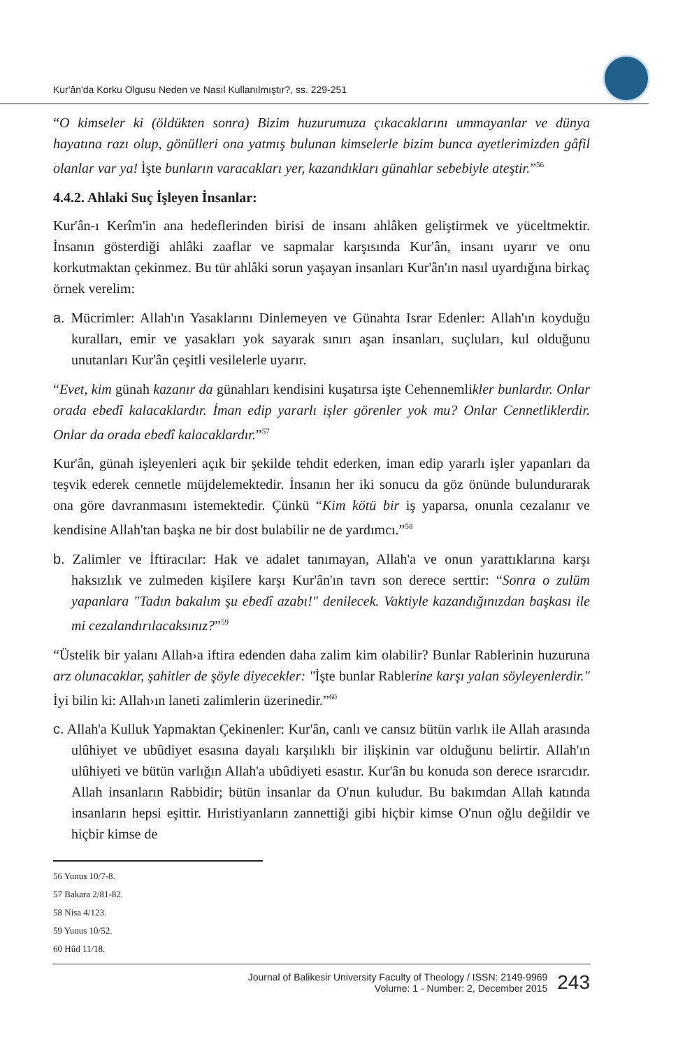Kur'ân'da Korku Olgusu Neden ve Nasıl Kullanılmıştır?, ss. 229-251
“O kimseler ki (öldükten sonra) Bizim huzurumuza çıkacaklarını ummayanlar ve dünya hayatına razı olup, gönülleri ona yatmış bulunan kimselerle bizim bunca ayetlerimizden gâfil olanlar var ya! İşte bunların varacakları yer, kazandıkları günahlar sebebiyle ateştir.”<sup>56</sup>
4.4.2. Ahlaki Suç İşleyen İnsanlar:
Kur'ân-ı Kerîm'in ana hedeflerinden birisi de insanı ahlâken geliştirmek ve yüceltmektir. İnsanın gösterdiği ahlâki zaaflar ve sapmalar karşısında Kur'ân, insanı uyarır ve onu korkutmaktan çekinmez. Bu tür ahlâki sorun yaşayan insanları Kur'ân'ın nasıl uyardığına birkaç örnek verelim:
a. Mücrimler: Allah'ın Yasaklarını Dinlemeyen ve Günahta Israr Edenler: Allah'ın koyduğu kuralları, emir ve yasakları yok sayarak sınırı aşan insanları, suçluları, kul olduğunu unutanları Kur'ân çeşitli vesilelerle uyarır.
“Evet, kim günah kazanır da günahları kendisini kuşatırsa işte Cehennemlikler bunlardır. Onlar orada ebedî kalacaklardır. İman edip yararlı işler görenler yok mu? Onlar Cennetliklerdir. Onlar da orada ebedî kalacaklardır.”<sup>57</sup>
Kur'ân, günah işleyenleri açık bir şekilde tehdit ederken, iman edip yararlı işler yapanları da teşvik ederek cennetle müjdelemektedir. İnsanın her iki sonucu da göz önünde bulundurarak ona göre davranmasını istemektedir. Çünkü “Kim kötü bir iş yaparsa, onunla cezalanır ve kendisine Allah'tan başka ne bir dost bulabilir ne de yardımcı.”<sup>58</sup>
b. Zalimler ve İftiracılar: Hak ve adalet tanımayan, Allah'a ve onun yarattıklarına karşı haksızlık ve zulmeden kişilere karşı Kur'ân'ın tavrı son derece serttir: “Sonra o zulüm yapanlara "Tadın bakalım şu ebedî azabı!" denilecek. Vaktiyle kazandığınızdan başkası ile mi cezalandırılacaksınız?”<sup>59</sup>
“Üstelik bir yalanı Allah›a iftira edenden daha zalim kim olabilir? Bunlar Rablerinin huzuruna arz olunacaklar, şahitler de şöyle diyecekler: "İşte bunlar Rablerine karşı yalan söyleyenlerdir." İyi bilin ki: Allah›ın laneti zalimlerin üzerinedir.”<sup>60</sup>
c. Allah'a Kulluk Yapmaktan Çekinenler: Kur'ân, canlı ve cansız bütün varlık ile Allah arasında ulûhiyet ve ubûdiyet esasına dayalı karşılıklı bir ilişkinin var olduğunu belirtir. Allah'ın ulûhiyeti ve bütün varlığın Allah'a ubûdiyeti esastır. Kur'ân bu konuda son derece ısrarcıdır. Allah insanların Rabbidir; bütün insanlar da O'nun kuludur. Bu bakımdan Allah katında insanların hepsi eşittir. Hıristiyanların zannettiği gibi hiçbir kimse O'nun oğlu değildir ve hiçbir kimse de
56 Yunus 10/7-8.
57 Bakara 2/81-82.
58 Nisa 4/123.
59 Yunus 10/52.
60 Hûd 11/18.
Journal of Balikesir University Faculty of Theology / ISSN: 2149-9969
Volume: 1 - Number: 2, December 2015
243